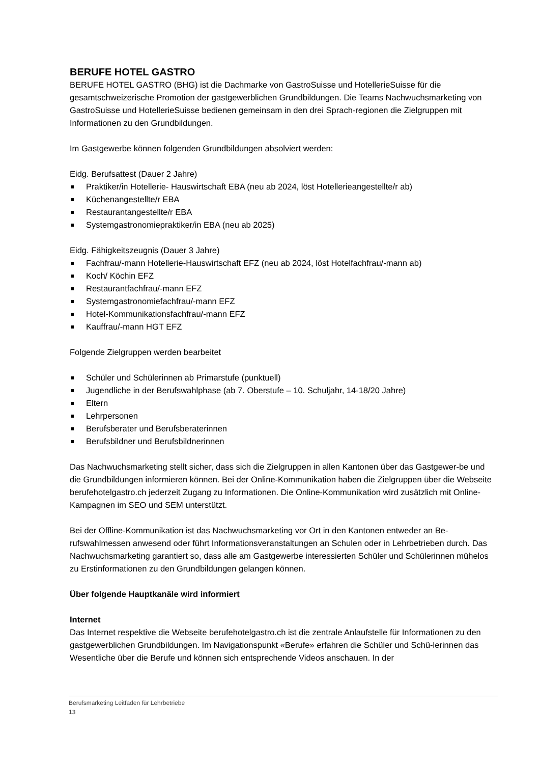BERUFE HOTEL GASTRO
BERUFE HOTEL GASTRO (BHG) ist die Dachmarke von GastroSuisse und HotellerieSuisse für die gesamtschweizerische Promotion der gastgewerblichen Grundbildungen. Die Teams Nachwuchsmarketing von GastroSuisse und HotellerieSuisse bedienen gemeinsam in den drei Sprach-regionen die Zielgruppen mit Informationen zu den Grundbildungen.
Im Gastgewerbe können folgenden Grundbildungen absolviert werden:
Eidg. Berufsattest (Dauer 2 Jahre)
Praktiker/in Hotellerie- Hauswirtschaft EBA (neu ab 2024, löst Hotellerieangestellte/r ab)
Küchenangestellte/r EBA
Restaurantangestellte/r EBA
Systemgastronomiepraktiker/in EBA (neu ab 2025)
Eidg. Fähigkeitszeugnis (Dauer 3 Jahre)
Fachfrau/-mann Hotellerie-Hauswirtschaft EFZ (neu ab 2024, löst Hotelfachfrau/-mann ab)
Koch/ Köchin EFZ
Restaurantfachfrau/-mann EFZ
Systemgastronomiefachfrau/-mann EFZ
Hotel-Kommunikationsfachfrau/-mann EFZ
Kauffrau/-mann HGT EFZ
Folgende Zielgruppen werden bearbeitet
Schüler und Schülerinnen ab Primarstufe (punktuell)
Jugendliche in der Berufswahlphase (ab 7. Oberstufe – 10. Schuljahr, 14-18/20 Jahre)
Eltern
Lehrpersonen
Berufsberater und Berufsberaterinnen
Berufsbildner und Berufsbildnerinnen
Das Nachwuchsmarketing stellt sicher, dass sich die Zielgruppen in allen Kantonen über das Gastgewer-be und die Grundbildungen informieren können. Bei der Online-Kommunikation haben die Zielgruppen über die Webseite berufehotelgastro.ch jederzeit Zugang zu Informationen. Die Online-Kommunikation wird zusätzlich mit Online-Kampagnen im SEO und SEM unterstützt.
Bei der Offline-Kommunikation ist das Nachwuchsmarketing vor Ort in den Kantonen entweder an Be-rufswahlmessen anwesend oder führt Informationsveranstaltungen an Schulen oder in Lehrbetrieben durch. Das Nachwuchsmarketing garantiert so, dass alle am Gastgewerbe interessierten Schüler und Schülerinnen mühelos zu Erstinformationen zu den Grundbildungen gelangen können.
Über folgende Hauptkanäle wird informiert
Internet
Das Internet respektive die Webseite berufehotelgastro.ch ist die zentrale Anlaufstelle für Informationen zu den gastgewerblichen Grundbildungen. Im Navigationspunkt «Berufe» erfahren die Schüler und Schü-lerinnen das Wesentliche über die Berufe und können sich entsprechende Videos anschauen. In der
Berufsmarketing Leitfaden für Lehrbetriebe
13